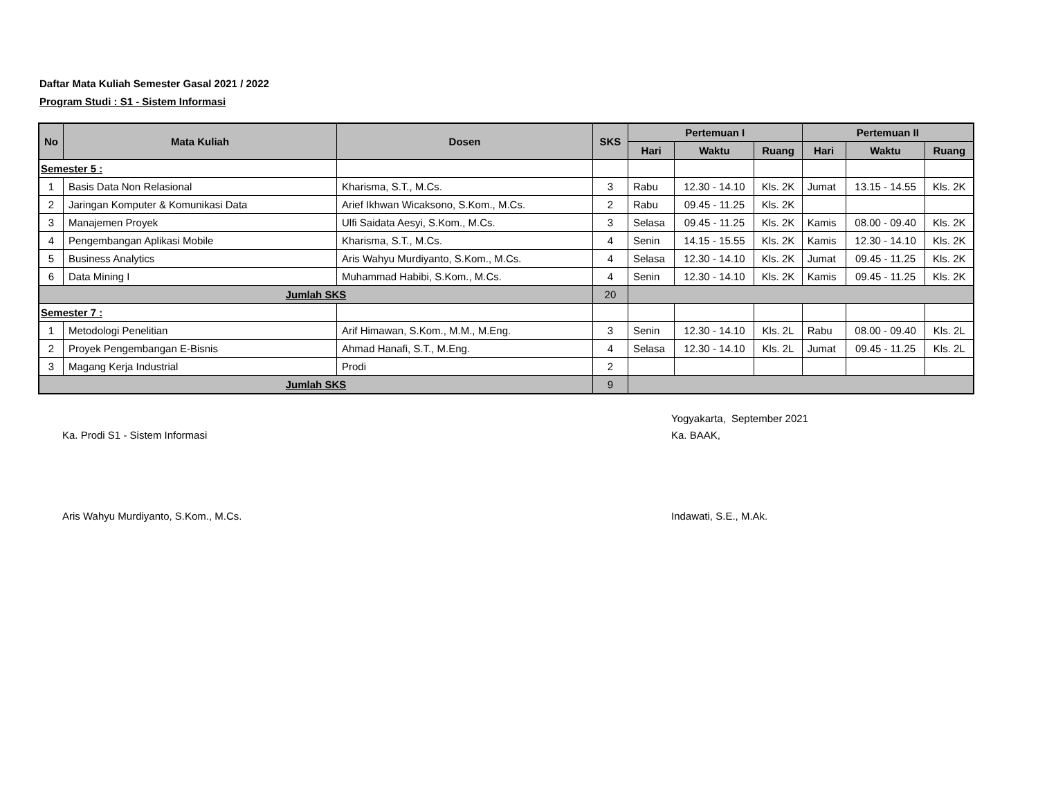Daftar Mata Kuliah Semester Gasal 2021 / 2022
Program Studi : S1 - Sistem Informasi
| No | Mata Kuliah | Dosen | SKS | Pertemuan I | | | Pertemuan II | | |
| --- | --- | --- | --- | --- | --- | --- | --- | --- | --- |
| | | | | Hari | Waktu | Ruang | Hari | Waktu | Ruang |
| Semester 5 : | | | | | | | | | |
| 1 | Basis Data Non Relasional | Kharisma, S.T., M.Cs. | 3 | Rabu | 12.30 - 14.10 | Kls. 2K | Jumat | 13.15 - 14.55 | Kls. 2K |
| 2 | Jaringan Komputer & Komunikasi Data | Arief Ikhwan Wicaksono, S.Kom., M.Cs. | 2 | Rabu | 09.45 - 11.25 | Kls. 2K | | | |
| 3 | Manajemen Proyek | Ulfi Saidata Aesyi, S.Kom., M.Cs. | 3 | Selasa | 09.45 - 11.25 | Kls. 2K | Kamis | 08.00 - 09.40 | Kls. 2K |
| 4 | Pengembangan Aplikasi Mobile | Kharisma, S.T., M.Cs. | 4 | Senin | 14.15 - 15.55 | Kls. 2K | Kamis | 12.30 - 14.10 | Kls. 2K |
| 5 | Business Analytics | Aris Wahyu Murdiyanto, S.Kom., M.Cs. | 4 | Selasa | 12.30 - 14.10 | Kls. 2K | Jumat | 09.45 - 11.25 | Kls. 2K |
| 6 | Data Mining I | Muhammad Habibi, S.Kom., M.Cs. | 4 | Senin | 12.30 - 14.10 | Kls. 2K | Kamis | 09.45 - 11.25 | Kls. 2K |
| Jumlah SKS | | | 20 | | | | | | |
| Semester 7 : | | | | | | | | | |
| 1 | Metodologi Penelitian | Arif Himawan, S.Kom., M.M., M.Eng. | 3 | Senin | 12.30 - 14.10 | Kls. 2L | Rabu | 08.00 - 09.40 | Kls. 2L |
| 2 | Proyek Pengembangan E-Bisnis | Ahmad Hanafi, S.T., M.Eng. | 4 | Selasa | 12.30 - 14.10 | Kls. 2L | Jumat | 09.45 - 11.25 | Kls. 2L |
| 3 | Magang Kerja Industrial | Prodi | 2 | | | | | | |
| Jumlah SKS | | | 9 | | | | | | |
Ka. Prodi S1 - Sistem Informasi
Aris Wahyu Murdiyanto, S.Kom., M.Cs.
Yogyakarta, September 2021
Ka. BAAK,
Indawati, S.E., M.Ak.